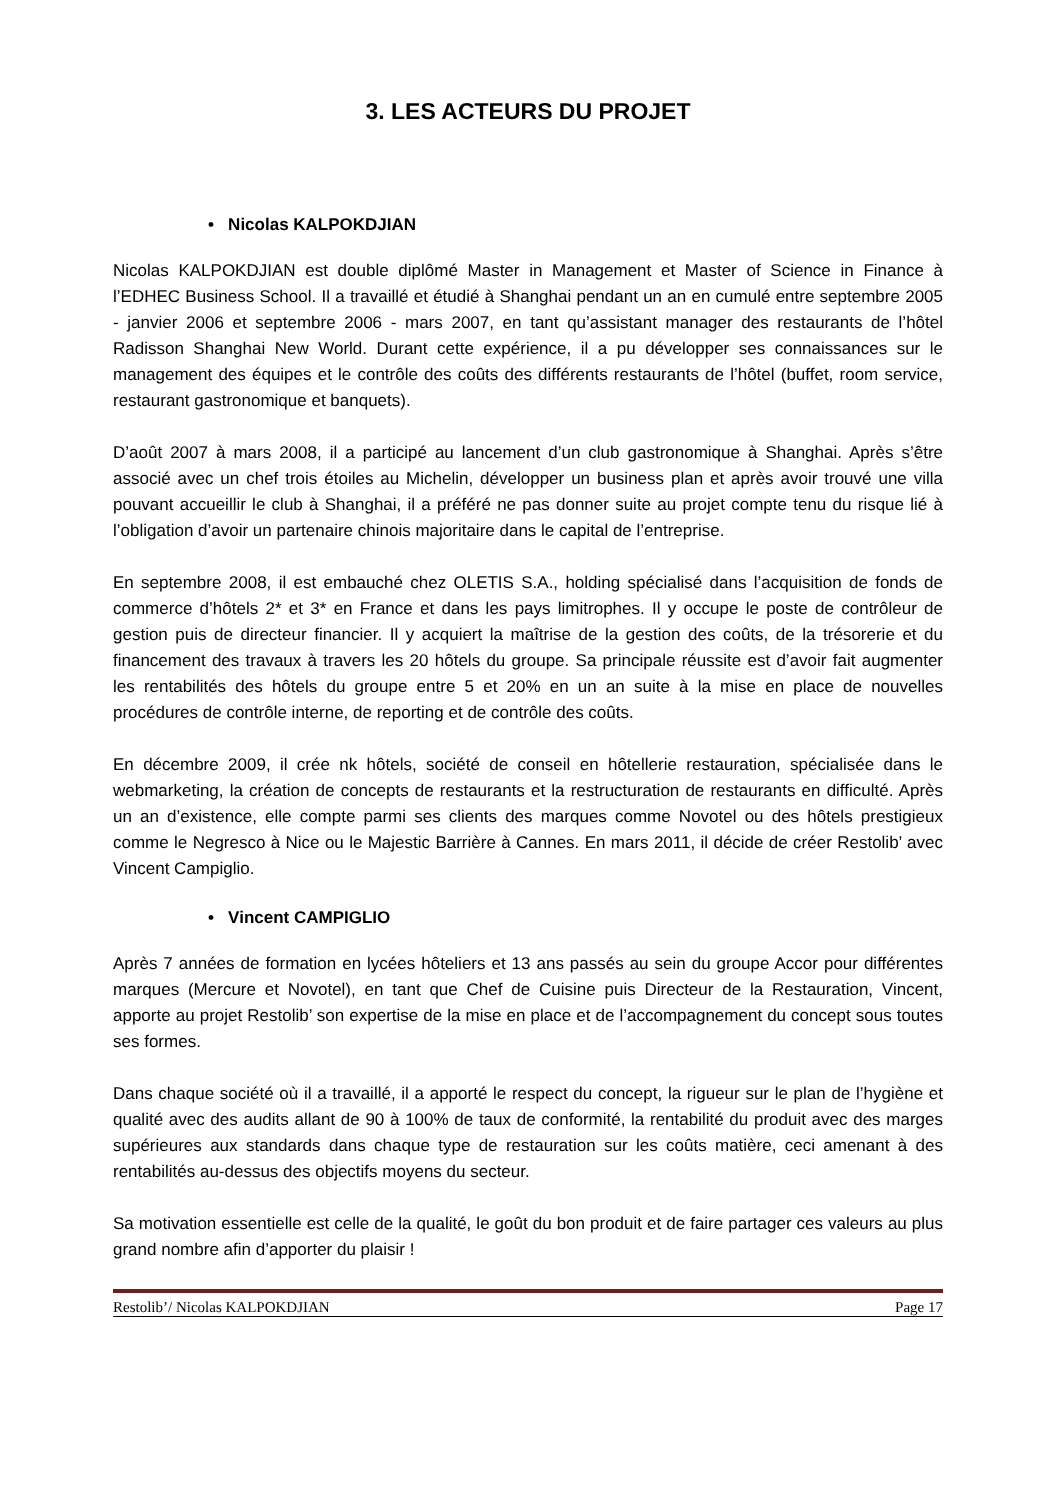3. LES ACTEURS DU PROJET
• Nicolas KALPOKDJIAN
Nicolas KALPOKDJIAN est double diplômé Master in Management et Master of Science in Finance à l’EDHEC Business School. Il a travaillé et étudié à Shanghai pendant un an en cumulé entre septembre 2005 - janvier 2006 et septembre 2006 - mars 2007, en tant qu’assistant manager des restaurants de l’hôtel Radisson Shanghai New World. Durant cette expérience, il a pu développer ses connaissances sur le management des équipes et le contrôle des coûts des différents restaurants de l’hôtel (buffet, room service, restaurant gastronomique et banquets).
D’août 2007 à mars 2008, il a participé au lancement d’un club gastronomique à Shanghai. Après s’être associé avec un chef trois étoiles au Michelin, développer un business plan et après avoir trouvé une villa pouvant accueillir le club à Shanghai, il a préféré ne pas donner suite au projet compte tenu du risque lié à l’obligation d’avoir un partenaire chinois majoritaire dans le capital de l’entreprise.
En septembre 2008, il est embauché chez OLETIS S.A., holding spécialisé dans l’acquisition de fonds de commerce d’hôtels 2* et 3* en France et dans les pays limitrophes. Il y occupe le poste de contrôleur de gestion puis de directeur financier. Il y acquiert la maîtrise de la gestion des coûts, de la trésorerie et du financement des travaux à travers les 20 hôtels du groupe. Sa principale réussite est d’avoir fait augmenter les rentabilités des hôtels du groupe entre 5 et 20% en un an suite à la mise en place de nouvelles procédures de contrôle interne, de reporting et de contrôle des coûts.
En décembre 2009, il crée nk hôtels, société de conseil en hôtellerie restauration, spécialisée dans le webmarketing, la création de concepts de restaurants et la restructuration de restaurants en difficulté. Après un an d’existence, elle compte parmi ses clients des marques comme Novotel ou des hôtels prestigieux comme le Negresco à Nice ou le Majestic Barrière à Cannes. En mars 2011, il décide de créer Restolib’ avec Vincent Campiglio.
• Vincent CAMPIGLIO
Après 7 années de formation en lycées hôteliers et 13 ans passés au sein du groupe Accor pour différentes marques (Mercure et Novotel), en tant que Chef de Cuisine puis Directeur de la Restauration, Vincent, apporte au projet Restolib’ son expertise de la mise en place et de l’accompagnement du concept sous toutes ses formes.
Dans chaque société où il a travaillé, il a apporté le respect du concept, la rigueur sur le plan de l’hygiène et qualité avec des audits allant de 90 à 100% de taux de conformité, la rentabilité du produit avec des marges supérieures aux standards dans chaque type de restauration sur les coûts matière, ceci amenant à des rentabilités au-dessus des objectifs moyens du secteur.
Sa motivation essentielle est celle de la qualité, le goût du bon produit et de faire partager ces valeurs au plus grand nombre afin d’apporter du plaisir !
Restolib’/ Nicolas KALPOKDJIAN Page 17